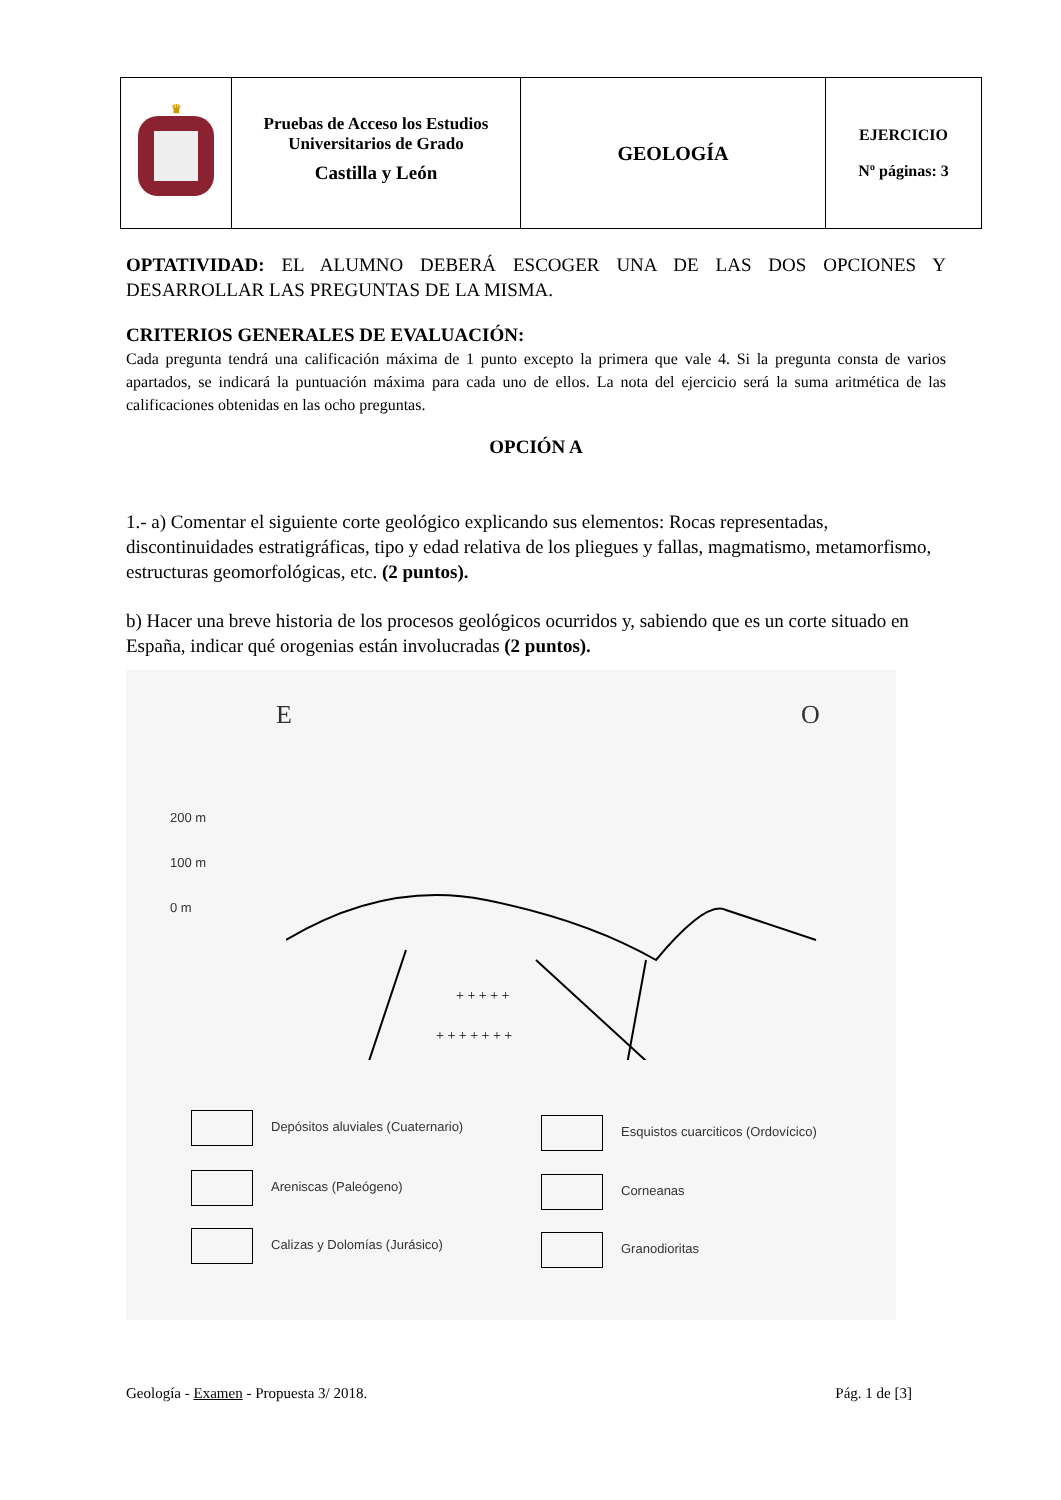| ♛ | Pruebas de Acceso los Estudios Universitarios de Grado Castilla y León | GEOLOGÍA | EJERCICIO Nº páginas: 3 |
OPTATIVIDAD: EL ALUMNO DEBERÁ ESCOGER UNA DE LAS DOS OPCIONES Y DESARROLLAR LAS PREGUNTAS DE LA MISMA.
CRITERIOS GENERALES DE EVALUACIÓN:
Cada pregunta tendrá una calificación máxima de 1 punto excepto la primera que vale 4. Si la pregunta consta de varios apartados, se indicará la puntuación máxima para cada uno de ellos. La nota del ejercicio será la suma aritmética de las calificaciones obtenidas en las ocho preguntas.
OPCIÓN A
1.- a) Comentar el siguiente corte geológico explicando sus elementos: Rocas representadas, discontinuidades estratigráficas, tipo y edad relativa de los pliegues y fallas, magmatismo, metamorfismo, estructuras geomorfológicas, etc. (2 puntos).
b) Hacer una breve historia de los procesos geológicos ocurridos y, sabiendo que es un corte situado en España, indicar qué orogenias están involucradas (2 puntos).
E O
200 m
100 m
0 m
+ + + + +
+ + + + + + +
Depósitos aluviales (Cuaternario)
Areniscas (Paleógeno)
Calizas y Dolomías (Jurásico)
Esquistos cuarciticos (Ordovícico)
Corneanas
Granodioritas
Geología - Examen - Propuesta 3/ 2018. Pág. 1 de [3]